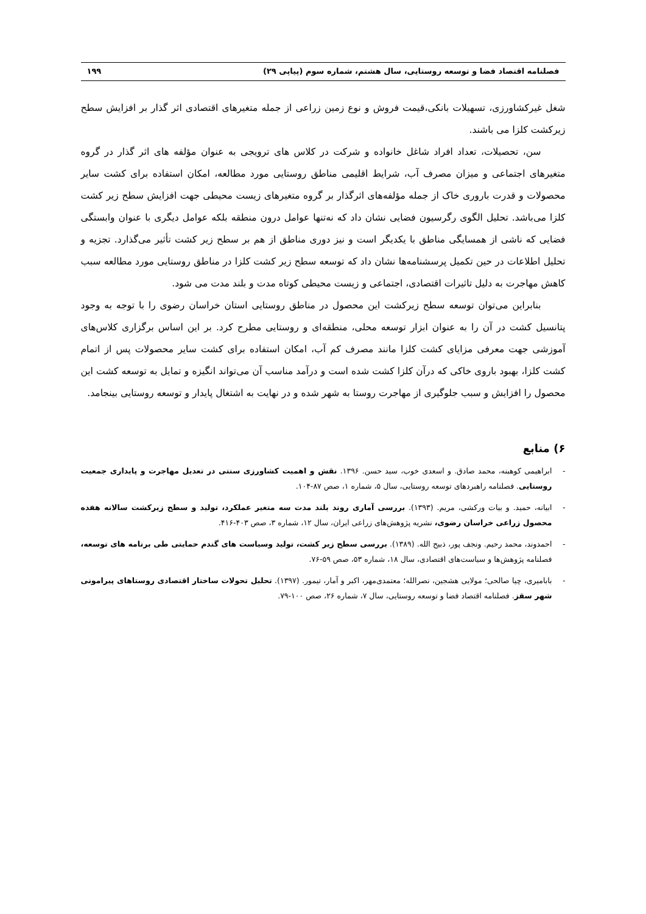فصلنامه اقتصاد فضا و توسعه روستایی، سال هشتم، شماره سوم (پیاپی ۲۹) ۱۹۹
شغل غیرکشاورزی، تسهیلات بانکی،قیمت فروش و نوع زمین زراعی از جمله متغیرهای اقتصادی اثر گذار بر افزایش سطح زیرکشت کلزا می باشند.
سن، تحصیلات، تعداد افراد شاغل خانواده و شرکت در کلاس های ترویجی به عنوان مؤلفه های اثر گذار در گروه متغیرهای اجتماعی و میزان مصرف آب، شرایط اقلیمی مناطق روستایی مورد مطالعه، امکان استفاده برای کشت سایر محصولات و قدرت باروری خاک از جمله مؤلفه‌های اثرگذار بر گروه متغیرهای زیست محیطی جهت افزایش سطح زیر کشت کلزا می‌باشد. تحلیل الگوی رگرسیون فضایی نشان داد که نه‌تنها عوامل درون منطقه بلکه عوامل دیگری با عنوان وابستگی فضایی که ناشی از همسایگی مناطق با یکدیگر است و نیز دوری مناطق از هم بر سطح زیر کشت تأثیر می‌گذارد. تجزیه و تحلیل اطلاعات در حین تکمیل پرسشنامه‌ها نشان داد که توسعه سطح زیر کشت کلزا در مناطق روستایی مورد مطالعه سبب کاهش مهاجرت به دلیل تاثیرات اقتصادی، اجتماعی و زیست محیطی کوتاه مدت و بلند مدت می شود.
بنابراین می‌توان توسعه سطح زیرکشت این محصول در مناطق روستایی استان خراسان رضوی را با توجه به وجود پتانسیل کشت در آن را به عنوان ابزار توسعه محلی، منطقه‌ای و روستایی مطرح کرد. بر این اساس برگزاری کلاس‌های آموزشی جهت معرفی مزایای کشت کلزا مانند مصرف کم آب، امکان استفاده برای کشت سایر محصولات پس از اتمام کشت کلزا، بهبود باروی خاکی که درآن کلزا کشت شده است و درآمد مناسب آن می‌تواند انگیزه و تمایل به توسعه کشت این محصول را افزایش و سبب جلوگیری از مهاجرت روستا به شهر شده و در نهایت به اشتغال پایدار و توسعه روستایی بینجامد.
۶) منابع
- ابراهیمی کوهبنه، محمد صادق. و اسعدی خوب، سید حسن. ۱۳۹۶. نقش و اهمیت کشاورزی سنتی در تعدیل مهاجرت و پایداری جمعیت روستایی. فصلنامه راهبردهای توسعه روستایی، سال ۵، شماره ۱، صص ۸۷-۱۰۴.
- ابیانه، حمید. و بیات ورکشی، مریم. (۱۳۹۳). بررسی آماری روند بلند مدت سه متغیر عملکرد، تولید و سطح زیرکشت سالانه هفده محصول زراعی خراسان رضوی، نشریه پژوهش‌های زراعی ایران، سال ۱۲، شماره ۳، صص ۴۰۳-۴۱۶.
- احمدوند، محمد رحیم. ونجف پور، ذبیح الله. (۱۳۸۹). بررسی سطح زیر کشت، تولید وسیاست های گندم حمایتی طی برنامه های توسعه، فصلنامه پژوهش‌ها و سیاست‌های اقتصادی، سال ۱۸، شماره ۵۳، صص ۵۹-۷۶.
- بابامیری، چیا صالحی؛ مولایی هشجین، نصرالله؛ معتمدی‌مهر، اکبر و آمار، تیمور. (۱۳۹۷). تحلیل تحولات ساختار اقتصادی روستاهای پیرامونی شهر سقز. فصلنامه اقتصاد فضا و توسعه روستایی، سال ۷، شماره ۲۶، صص ۱۰۰-۷۹.